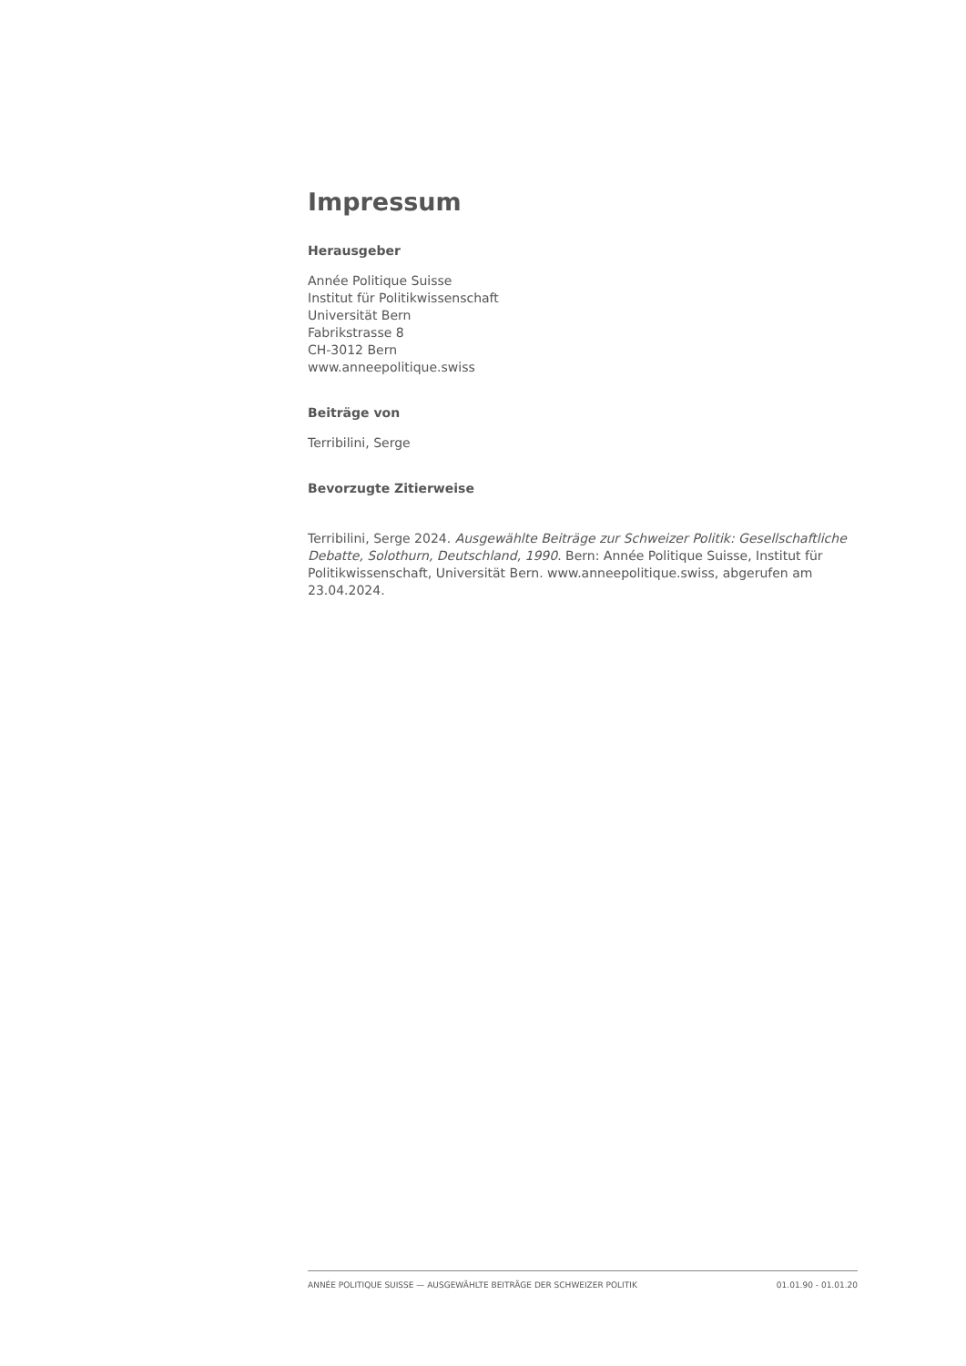Impressum
Herausgeber
Année Politique Suisse
Institut für Politikwissenschaft
Universität Bern
Fabrikstrasse 8
CH-3012 Bern
www.anneepolitique.swiss
Beiträge von
Terribilini, Serge
Bevorzugte Zitierweise
Terribilini, Serge 2024. Ausgewählte Beiträge zur Schweizer Politik: Gesellschaftliche Debatte, Solothurn, Deutschland, 1990. Bern: Année Politique Suisse, Institut für Politikwissenschaft, Universität Bern. www.anneepolitique.swiss, abgerufen am 23.04.2024.
ANNÉE POLITIQUE SUISSE — AUSGEWÄHLTE BEITRÄGE DER SCHWEIZER POLITIK 01.01.90 - 01.01.20